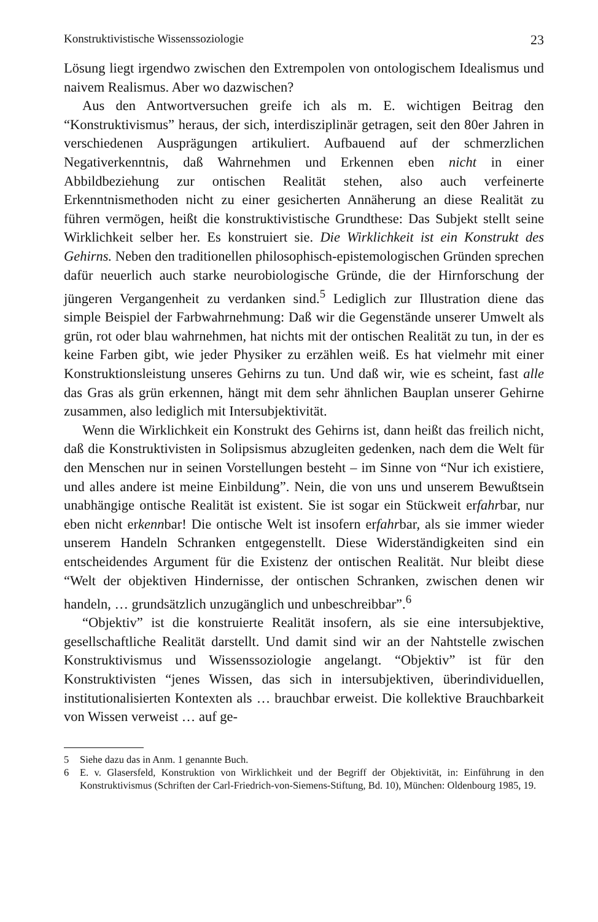Konstruktivistische Wissenssoziologie 23
Lösung liegt irgendwo zwischen den Extrempolen von ontologischem Idealismus und naivem Realismus. Aber wo dazwischen?
Aus den Antwortversuchen greife ich als m. E. wichtigen Beitrag den “Konstruktivismus” heraus, der sich, interdisziplinär getragen, seit den 80er Jahren in verschiedenen Ausprägungen artikuliert. Aufbauend auf der schmerzlichen Negativerkenntnis, daß Wahrnehmen und Erkennen eben nicht in einer Abbildbeziehung zur ontischen Realität stehen, also auch verfeinerte Erkenntnismethoden nicht zu einer gesicherten Annäherung an diese Realität zu führen vermögen, heißt die konstruktivistische Grundthese: Das Subjekt stellt seine Wirklichkeit selber her. Es konstruiert sie. Die Wirklichkeit ist ein Konstrukt des Gehirns. Neben den traditionellen philosophisch-epistemologischen Gründen sprechen dafür neuerlich auch starke neurobiologische Gründe, die der Hirnforschung der jüngeren Vergangenheit zu verdanken sind.<sup>5</sup> Lediglich zur Illustration diene das simple Beispiel der Farbwahrnehmung: Daß wir die Gegenstände unserer Umwelt als grün, rot oder blau wahrnehmen, hat nichts mit der ontischen Realität zu tun, in der es keine Farben gibt, wie jeder Physiker zu erzählen weiß. Es hat vielmehr mit einer Konstruktionsleistung unseres Gehirns zu tun. Und daß wir, wie es scheint, fast alle das Gras als grün erkennen, hängt mit dem sehr ähnlichen Bauplan unserer Gehirne zusammen, also lediglich mit Intersubjektivität.
Wenn die Wirklichkeit ein Konstrukt des Gehirns ist, dann heißt das freilich nicht, daß die Konstruktivisten in Solipsismus abzugleiten gedenken, nach dem die Welt für den Menschen nur in seinen Vorstellungen besteht – im Sinne von “Nur ich existiere, und alles andere ist meine Einbildung”. Nein, die von uns und unserem Bewußtsein unabhängige ontische Realität ist existent. Sie ist sogar ein Stückweit erfahrbar, nur eben nicht erkennbar! Die ontische Welt ist insofern erfahrbar, als sie immer wieder unserem Handeln Schranken entgegenstellt. Diese Widerständigkeiten sind ein entscheidendes Argument für die Existenz der ontischen Realität. Nur bleibt diese “Welt der objektiven Hindernisse, der ontischen Schranken, zwischen denen wir handeln, … grundsätzlich unzugänglich und unbeschreibbar”.<sup>6</sup>
“Objektiv” ist die konstruierte Realität insofern, als sie eine intersubjektive, gesellschaftliche Realität darstellt. Und damit sind wir an der Nahtstelle zwischen Konstruktivismus und Wissenssoziologie angelangt. “Objektiv” ist für den Konstruktivisten “jenes Wissen, das sich in intersubjektiven, überindividuellen, institutionalisierten Kontexten als … brauchbar erweist. Die kollektive Brauchbarkeit von Wissen verweist … auf ge-
5 Siehe dazu das in Anm. 1 genannte Buch.
6 E. v. Glasersfeld, Konstruktion von Wirklichkeit und der Begriff der Objektivität, in: Einführung in den Konstruktivismus (Schriften der Carl-Friedrich-von-Siemens-Stiftung, Bd. 10), München: Oldenbourg 1985, 19.